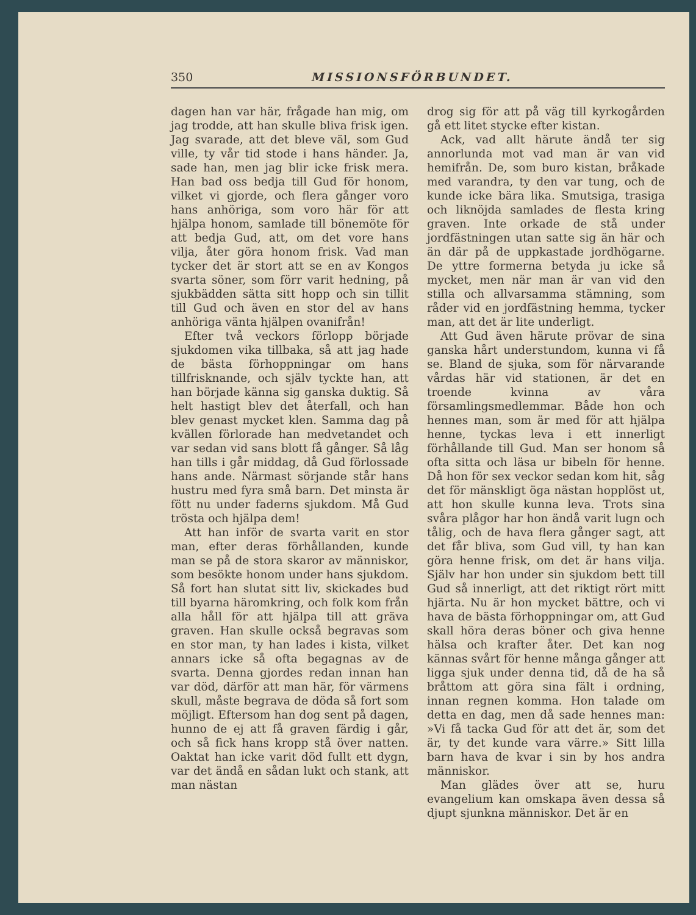350 MISSIONSFÖRBUNDET.
dagen han var här, frågade han mig, om jag trodde, att han skulle bliva frisk igen. Jag svarade, att det bleve väl, som Gud ville, ty vår tid stode i hans händer. Ja, sade han, men jag blir icke frisk mera. Han bad oss bedja till Gud för honom, vilket vi gjorde, och flera gånger voro hans anhöriga, som voro här för att hjälpa honom, samlade till bönemöte för att bedja Gud, att, om det vore hans vilja, åter göra honom frisk. Vad man tycker det är stort att se en av Kongos svarta söner, som förr varit hedning, på sjukbädden sätta sitt hopp och sin tillit till Gud och även en stor del av hans anhöriga vänta hjälpen ovanifrån!
Efter två veckors förlopp började sjukdomen vika tillbaka, så att jag hade de bästa förhoppningar om hans tillfrisknande, och själv tyckte han, att han började känna sig ganska duktig. Så helt hastigt blev det återfall, och han blev genast mycket klen. Samma dag på kvällen förlorade han medvetandet och var sedan vid sans blott få gånger. Så låg han tills i går middag, då Gud förlossade hans ande. Närmast sörjande står hans hustru med fyra små barn. Det minsta är fött nu under faderns sjukdom. Må Gud trösta och hjälpa dem!
Att han inför de svarta varit en stor man, efter deras förhållanden, kunde man se på de stora skaror av människor, som besökte honom under hans sjukdom. Så fort han slutat sitt liv, skickades bud till byarna häromkring, och folk kom från alla håll för att hjälpa till att gräva graven. Han skulle också begravas som en stor man, ty han lades i kista, vilket annars icke så ofta begagnas av de svarta. Denna gjordes redan innan han var död, därför att man här, för värmens skull, måste begrava de döda så fort som möjligt. Eftersom han dog sent på dagen, hunno de ej att få graven färdig i går, och så fick hans kropp stå över natten. Oaktat han icke varit död fullt ett dygn, var det ändå en sådan lukt och stank, att man nästan
drog sig för att på väg till kyrkogården gå ett litet stycke efter kistan.
Ack, vad allt härute ändå ter sig annorlunda mot vad man är van vid hemifrån. De, som buro kistan, bråkade med varandra, ty den var tung, och de kunde icke bära lika. Smutsiga, trasiga och liknöjda samlades de flesta kring graven. Inte orkade de stå under jordfästningen utan satte sig än här och än där på de uppkastade jordhögarne. De yttre formerna betyda ju icke så mycket, men när man är van vid den stilla och allvarsamma stämning, som råder vid en jordfästning hemma, tycker man, att det är lite underligt.
Att Gud även härute prövar de sina ganska hårt understundom, kunna vi få se. Bland de sjuka, som för närvarande vårdas här vid stationen, är det en troende kvinna av våra församlingsmedlemmar. Både hon och hennes man, som är med för att hjälpa henne, tyckas leva i ett innerligt förhållande till Gud. Man ser honom så ofta sitta och läsa ur bibeln för henne. Då hon för sex veckor sedan kom hit, såg det för mänskligt öga nästan hopplöst ut, att hon skulle kunna leva. Trots sina svåra plågor har hon ändå varit lugn och tålig, och de hava flera gånger sagt, att det får bliva, som Gud vill, ty han kan göra henne frisk, om det är hans vilja. Själv har hon under sin sjukdom bett till Gud så innerligt, att det riktigt rört mitt hjärta. Nu är hon mycket bättre, och vi hava de bästa förhoppningar om, att Gud skall höra deras böner och giva henne hälsa och krafter åter. Det kan nog kännas svårt för henne många gånger att ligga sjuk under denna tid, då de ha så bråttom att göra sina fält i ordning, innan regnen komma. Hon talade om detta en dag, men då sade hennes man: »Vi få tacka Gud för att det är, som det är, ty det kunde vara värre.» Sitt lilla barn hava de kvar i sin by hos andra människor.
Man glädes över att se, huru evangelium kan omskapa även dessa så djupt sjunkna människor. Det är en